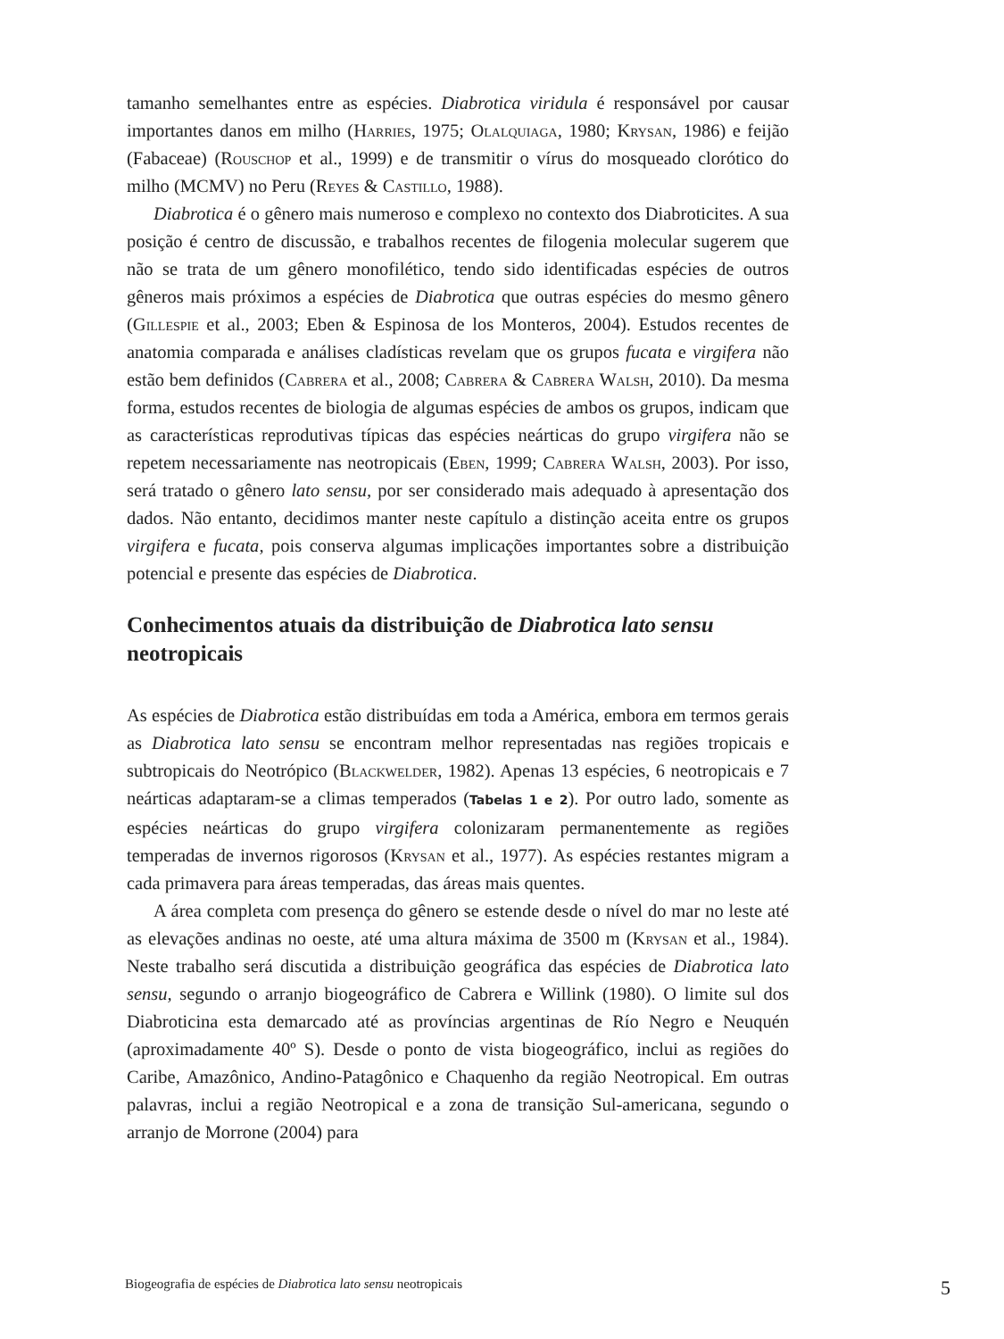tamanho semelhantes entre as espécies. Diabrotica viridula é responsável por causar importantes danos em milho (Harries, 1975; Olalquiaga, 1980; Krysan, 1986) e feijão (Fabaceae) (Rouschop et al., 1999) e de transmitir o vírus do mosqueado clorótico do milho (MCMV) no Peru (Reyes & Castillo, 1988).
Diabrotica é o gênero mais numeroso e complexo no contexto dos Diabroticites. A sua posição é centro de discussão, e trabalhos recentes de filogenia molecular sugerem que não se trata de um gênero monofilético, tendo sido identificadas espécies de outros gêneros mais próximos a espécies de Diabrotica que outras espécies do mesmo gênero (Gillespie et al., 2003; Eben & Espinosa de los Monteros, 2004). Estudos recentes de anatomia comparada e análises cladísticas revelam que os grupos fucata e virgifera não estão bem definidos (Cabrera et al., 2008; Cabrera & Cabrera Walsh, 2010). Da mesma forma, estudos recentes de biologia de algumas espécies de ambos os grupos, indicam que as características reprodutivas típicas das espécies neárticas do grupo virgifera não se repetem necessariamente nas neotropicais (Eben, 1999; Cabrera Walsh, 2003). Por isso, será tratado o gênero lato sensu, por ser considerado mais adequado à apresentação dos dados. Não entanto, decidimos manter neste capítulo a distinção aceita entre os grupos virgifera e fucata, pois conserva algumas implicações importantes sobre a distribuição potencial e presente das espécies de Diabrotica.
Conhecimentos atuais da distribuição de Diabrotica lato sensu neotropicais
As espécies de Diabrotica estão distribuídas em toda a América, embora em termos gerais as Diabrotica lato sensu se encontram melhor representadas nas regiões tropicais e subtropicais do Neotrópico (Blackwelder, 1982). Apenas 13 espécies, 6 neotropicais e 7 neárticas adaptaram-se a climas temperados (Tabelas 1 e 2). Por outro lado, somente as espécies neárticas do grupo virgifera colonizaram permanentemente as regiões temperadas de invernos rigorosos (Krysan et al., 1977). As espécies restantes migram a cada primavera para áreas temperadas, das áreas mais quentes.
A área completa com presença do gênero se estende desde o nível do mar no leste até as elevações andinas no oeste, até uma altura máxima de 3500 m (Krysan et al., 1984). Neste trabalho será discutida a distribuição geográfica das espécies de Diabrotica lato sensu, segundo o arranjo biogeográfico de Cabrera e Willink (1980). O limite sul dos Diabroticina esta demarcado até as províncias argentinas de Río Negro e Neuquén (aproximadamente 40º S). Desde o ponto de vista biogeográfico, inclui as regiões do Caribe, Amazônico, Andino-Patagônico e Chaquenho da região Neotropical. Em outras palavras, inclui a região Neotropical e a zona de transição Sul-americana, segundo o arranjo de Morrone (2004) para
Biogeografia de espécies de Diabrotica lato sensu neotropicais 5